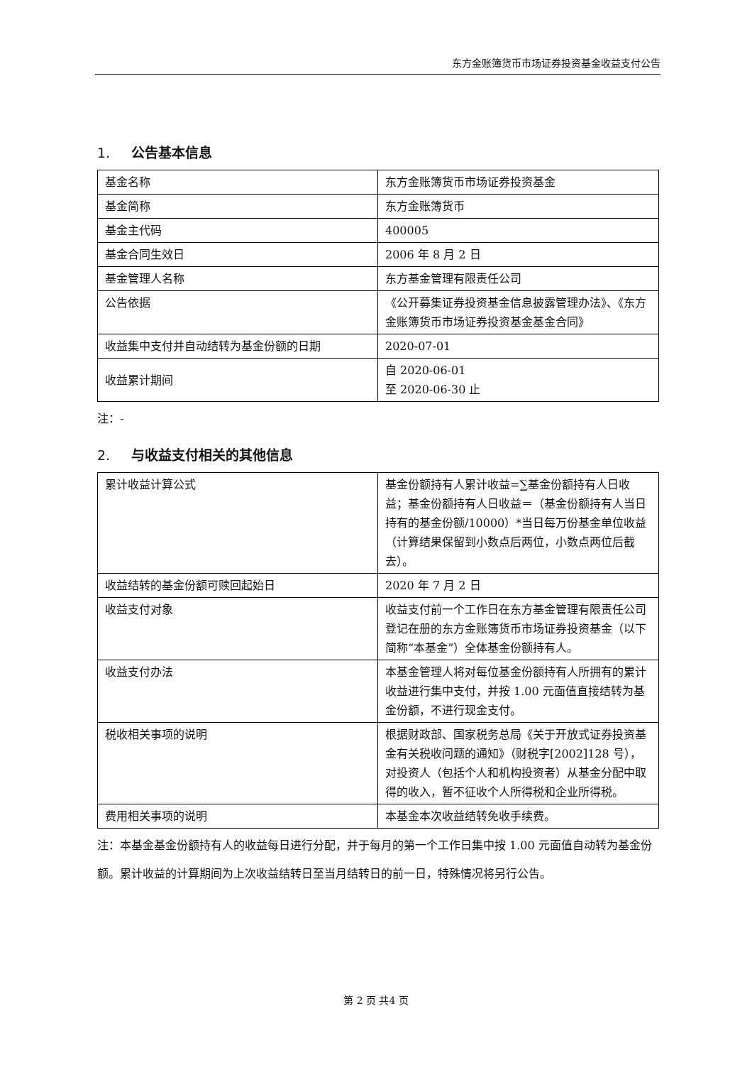东方金账簿货币市场证券投资基金收益支付公告
1. 公告基本信息
| 基金名称 | 东方金账簿货币市场证券投资基金 |
| 基金简称 | 东方金账簿货币 |
| 基金主代码 | 400005 |
| 基金合同生效日 | 2006 年 8 月 2 日 |
| 基金管理人名称 | 东方基金管理有限责任公司 |
| 公告依据 | 《公开募集证券投资基金信息披露管理办法》、《东方金账簿货币市场证券投资基金基金合同》 |
| 收益集中支付并自动结转为基金份额的日期 | 2020-07-01 |
| 收益累计期间 | 自 2020-06-01 至 2020-06-30 止 |
注：-
2. 与收益支付相关的其他信息
| 累计收益计算公式 | 基金份额持有人累计收益=∑基金份额持有人日收益；基金份额持有人日收益＝（基金份额持有人当日持有的基金份额/10000）*当日每万份基金单位收益（计算结果保留到小数点后两位，小数点两位后截去）。 |
| 收益结转的基金份额可赎回起始日 | 2020 年 7 月 2 日 |
| 收益支付对象 | 收益支付前一个工作日在东方基金管理有限责任公司登记在册的东方金账簿货币市场证券投资基金（以下简称“本基金”）全体基金份额持有人。 |
| 收益支付办法 | 本基金管理人将对每位基金份额持有人所拥有的累计收益进行集中支付，并按 1.00 元面值直接结转为基金份额，不进行现金支付。 |
| 税收相关事项的说明 | 根据财政部、国家税务总局《关于开放式证券投资基金有关税收问题的通知》（财税字[2002]128 号），对投资人（包括个人和机构投资者）从基金分配中取得的收入，暂不征收个人所得税和企业所得税。 |
| 费用相关事项的说明 | 本基金本次收益结转免收手续费。 |
注：本基金基金份额持有人的收益每日进行分配，并于每月的第一个工作日集中按 1.00 元面值自动转为基金份额。累计收益的计算期间为上次收益结转日至当月结转日的前一日，特殊情况将另行公告。
第 2 页 共4 页